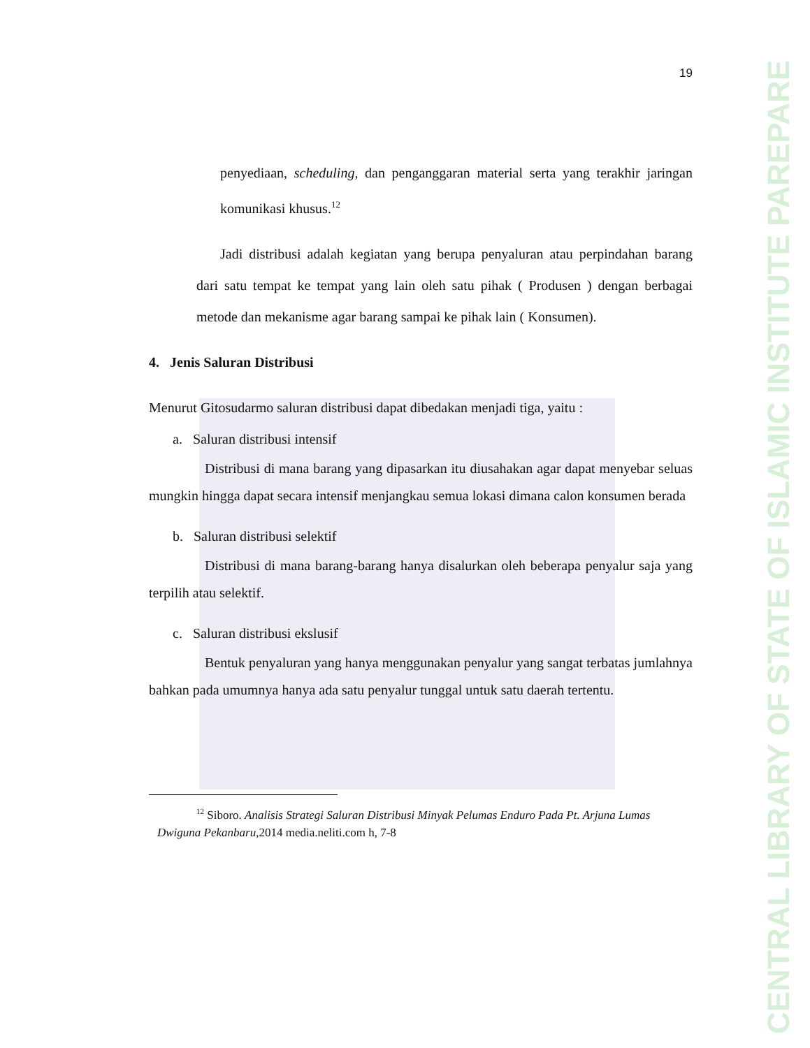CENTRAL LIBRARY OF STATE OF ISLAMIC INSTITUTE PAREPARE
19
penyediaan, scheduling, dan penganggaran material serta yang terakhir jaringan komunikasi khusus.<sup>12</sup>
Jadi distribusi adalah kegiatan yang berupa penyaluran atau perpindahan barang dari satu tempat ke tempat yang lain oleh satu pihak ( Produsen ) dengan berbagai metode dan mekanisme agar barang sampai ke pihak lain ( Konsumen).
4. Jenis Saluran Distribusi
Menurut Gitosudarmo saluran distribusi dapat dibedakan menjadi tiga, yaitu :
a. Saluran distribusi intensif
Distribusi di mana barang yang dipasarkan itu diusahakan agar dapat menyebar seluas mungkin hingga dapat secara intensif menjangkau semua lokasi dimana calon konsumen berada
b. Saluran distribusi selektif
Distribusi di mana barang-barang hanya disalurkan oleh beberapa penyalur saja yang terpilih atau selektif.
c. Saluran distribusi ekslusif
Bentuk penyaluran yang hanya menggunakan penyalur yang sangat terbatas jumlahnya bahkan pada umumnya hanya ada satu penyalur tunggal untuk satu daerah tertentu.
<sup>12</sup> Siboro. Analisis Strategi Saluran Distribusi Minyak Pelumas Enduro Pada Pt. Arjuna Lumas Dwiguna Pekanbaru,2014 media.neliti.com h, 7-8